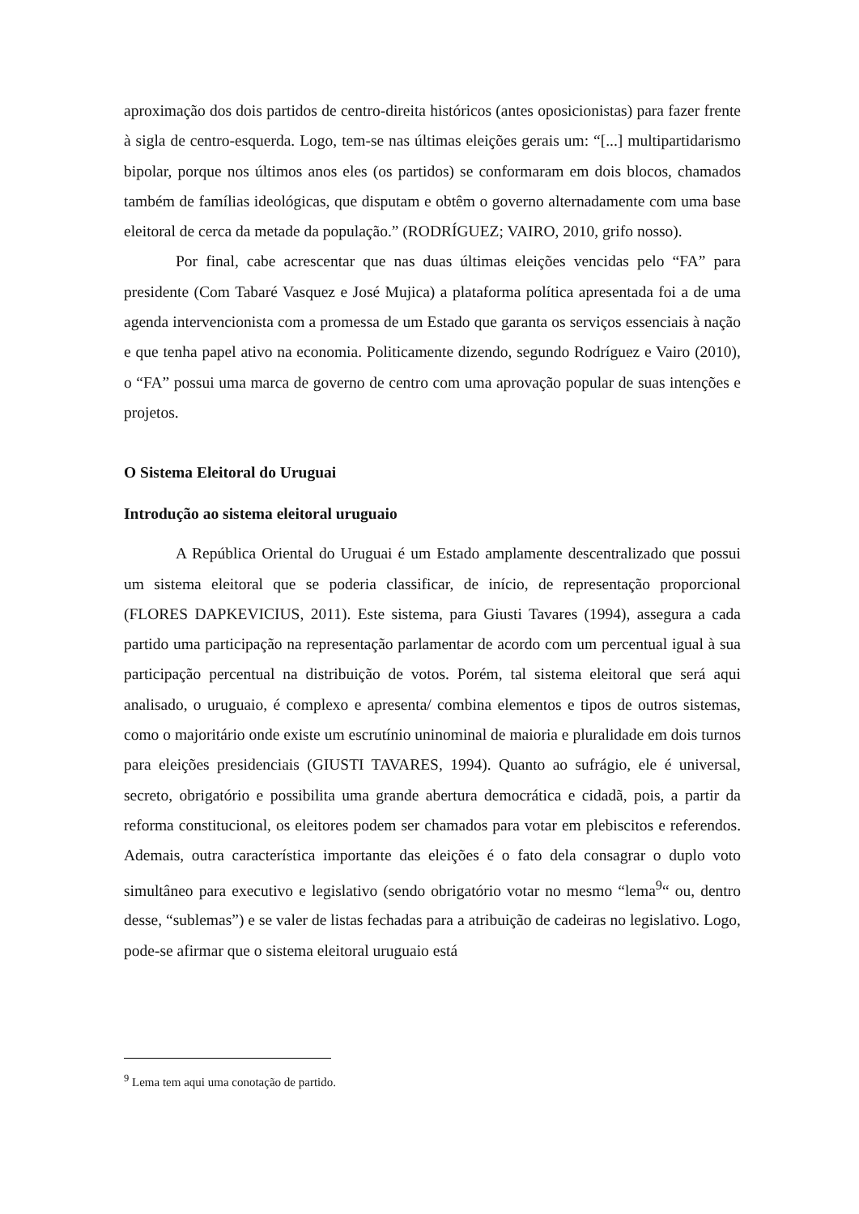aproximação dos dois partidos de centro-direita históricos (antes oposicionistas) para fazer frente à sigla de centro-esquerda. Logo, tem-se nas últimas eleições gerais um: “[...] multipartidarismo bipolar, porque nos últimos anos eles (os partidos) se conformaram em dois blocos, chamados também de famílias ideológicas, que disputam e obtêm o governo alternadamente com uma base eleitoral de cerca da metade da população.” (RODRÍGUEZ; VAIRO, 2010, grifo nosso).
Por final, cabe acrescentar que nas duas últimas eleições vencidas pelo “FA” para presidente (Com Tabaré Vasquez e José Mujica) a plataforma política apresentada foi a de uma agenda intervencionista com a promessa de um Estado que garanta os serviços essenciais à nação e que tenha papel ativo na economia. Politicamente dizendo, segundo Rodríguez e Vairo (2010), o “FA” possui uma marca de governo de centro com uma aprovação popular de suas intenções e projetos.
O Sistema Eleitoral do Uruguai
Introdução ao sistema eleitoral uruguaio
A República Oriental do Uruguai é um Estado amplamente descentralizado que possui um sistema eleitoral que se poderia classificar, de início, de representação proporcional (FLORES DAPKEVICIUS, 2011). Este sistema, para Giusti Tavares (1994), assegura a cada partido uma participação na representação parlamentar de acordo com um percentual igual à sua participação percentual na distribuição de votos. Porém, tal sistema eleitoral que será aqui analisado, o uruguaio, é complexo e apresenta/ combina elementos e tipos de outros sistemas, como o majoritário onde existe um escrutínio uninominal de maioria e pluralidade em dois turnos para eleições presidenciais (GIUSTI TAVARES, 1994). Quanto ao sufrágio, ele é universal, secreto, obrigatório e possibilita uma grande abertura democrática e cidadã, pois, a partir da reforma constitucional, os eleitores podem ser chamados para votar em plebiscitos e referendos. Ademais, outra característica importante das eleições é o fato dela consagrar o duplo voto simultâneo para executivo e legislativo (sendo obrigatório votar no mesmo “lema<sup>9</sup>“ ou, dentro desse, “sublemas”) e se valer de listas fechadas para a atribuição de cadeiras no legislativo. Logo, pode-se afirmar que o sistema eleitoral uruguaio está
<sup>9</sup> Lema tem aqui uma conotação de partido.